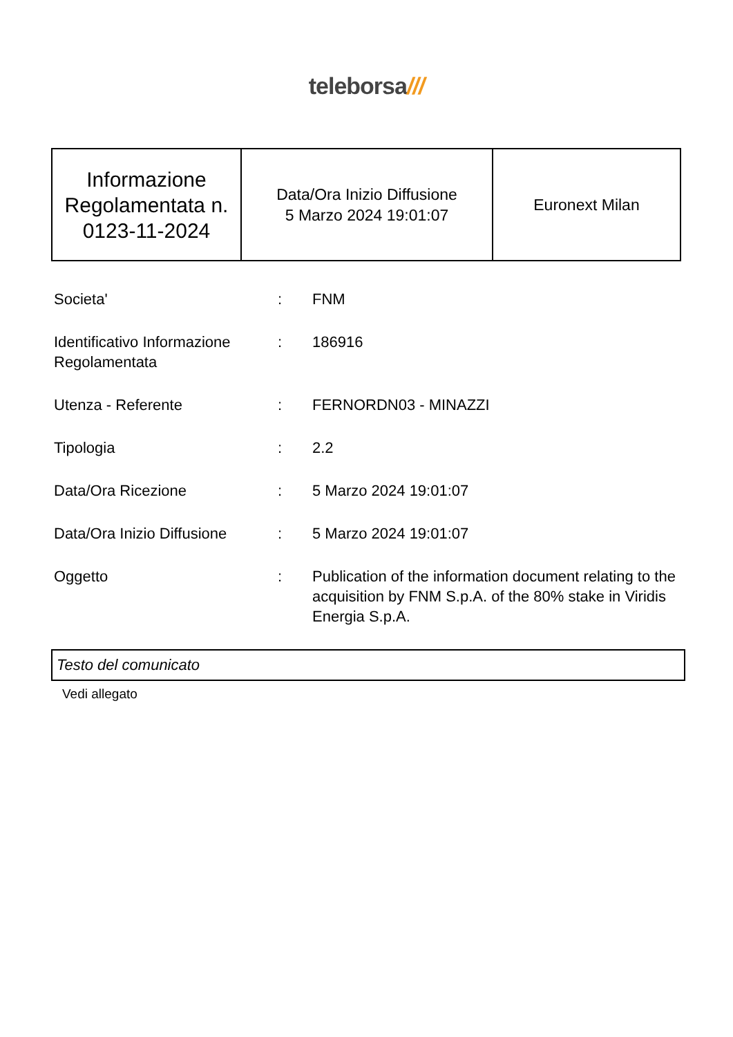teleborsa///
| Informazione Regolamentata n. 0123-11-2024 | Data/Ora Inizio Diffusione 5 Marzo 2024 19:01:07 | Euronext Milan |
| Societa' | : | FNM |
| Identificativo Informazione Regolamentata | : | 186916 |
| Utenza - Referente | : | FERNORDN03 - MINAZZI |
| Tipologia | : | 2.2 |
| Data/Ora Ricezione | : | 5 Marzo 2024 19:01:07 |
| Data/Ora Inizio Diffusione | : | 5 Marzo 2024 19:01:07 |
| Oggetto | : | Publication of the information document relating to the acquisition by FNM S.p.A. of the 80% stake in Viridis Energia S.p.A. |
Testo del comunicato
Vedi allegato